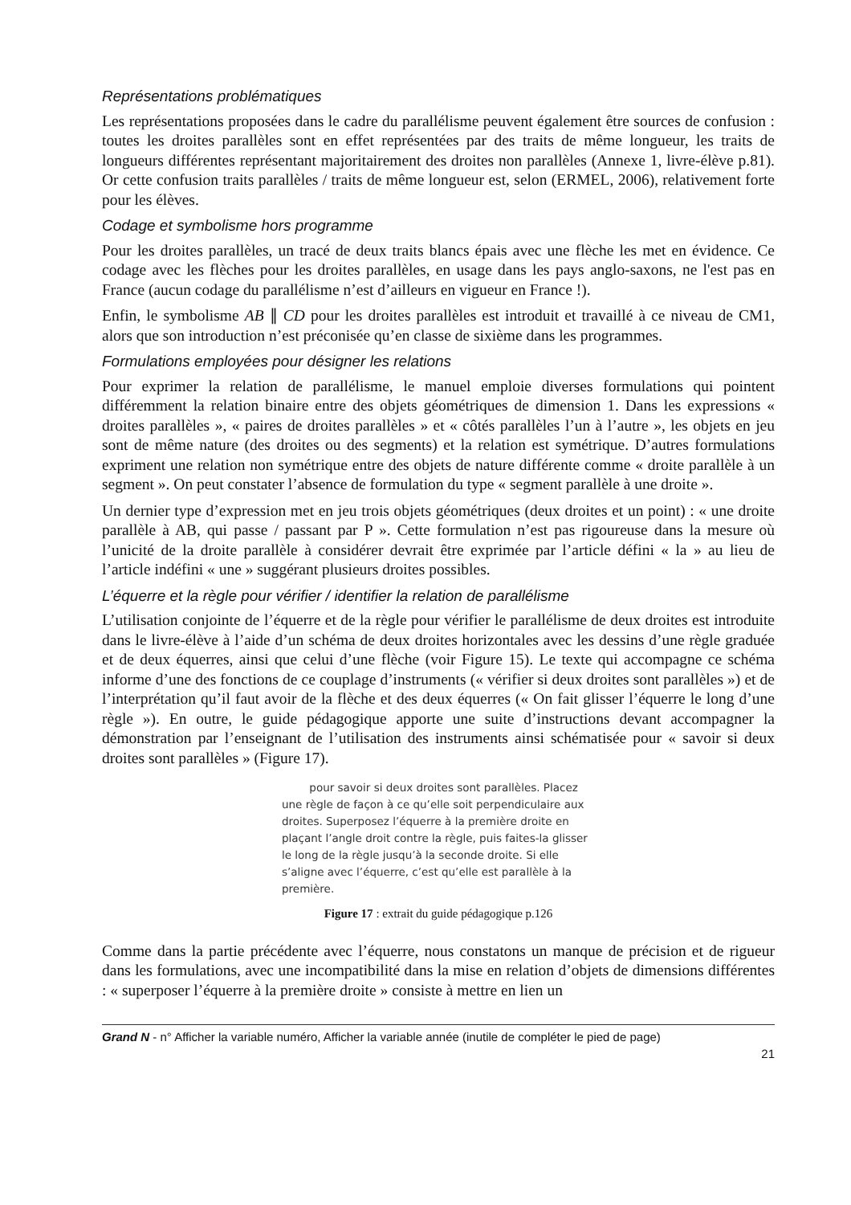Représentations problématiques
Les représentations proposées dans le cadre du parallélisme peuvent également être sources de confusion : toutes les droites parallèles sont en effet représentées par des traits de même longueur, les traits de longueurs différentes représentant majoritairement des droites non parallèles (Annexe 1, livre-élève p.81). Or cette confusion traits parallèles / traits de même longueur est, selon (ERMEL, 2006), relativement forte pour les élèves.
Codage et symbolisme hors programme
Pour les droites parallèles, un tracé de deux traits blancs épais avec une flèche les met en évidence. Ce codage avec les flèches pour les droites parallèles, en usage dans les pays anglo-saxons, ne l'est pas en France (aucun codage du parallélisme n’est d’ailleurs en vigueur en France !).
Enfin, le symbolisme AB ∥ CD pour les droites parallèles est introduit et travaillé à ce niveau de CM1, alors que son introduction n’est préconisée qu’en classe de sixième dans les programmes.
Formulations employées pour désigner les relations
Pour exprimer la relation de parallélisme, le manuel emploie diverses formulations qui pointent différemment la relation binaire entre des objets géométriques de dimension 1. Dans les expressions « droites parallèles », « paires de droites parallèles » et « côtés parallèles l’un à l’autre », les objets en jeu sont de même nature (des droites ou des segments) et la relation est symétrique. D’autres formulations expriment une relation non symétrique entre des objets de nature différente comme « droite parallèle à un segment ». On peut constater l’absence de formulation du type « segment parallèle à une droite ».
Un dernier type d’expression met en jeu trois objets géométriques (deux droites et un point) : « une droite parallèle à AB, qui passe / passant par P ». Cette formulation n’est pas rigoureuse dans la mesure où l’unicité de la droite parallèle à considérer devrait être exprimée par l’article défini « la » au lieu de l’article indéfini « une » suggérant plusieurs droites possibles.
L’équerre et la règle pour vérifier / identifier la relation de parallélisme
L’utilisation conjointe de l’équerre et de la règle pour vérifier le parallélisme de deux droites est introduite dans le livre-élève à l’aide d’un schéma de deux droites horizontales avec les dessins d’une règle graduée et de deux équerres, ainsi que celui d’une flèche (voir Figure 15). Le texte qui accompagne ce schéma informe d’une des fonctions de ce couplage d’instruments (« vérifier si deux droites sont parallèles ») et de l’interprétation qu’il faut avoir de la flèche et des deux équerres (« On fait glisser l’équerre le long d’une règle »). En outre, le guide pédagogique apporte une suite d’instructions devant accompagner la démonstration par l’enseignant de l’utilisation des instruments ainsi schématisée pour « savoir si deux droites sont parallèles » (Figure 17).
pour savoir si deux droites sont parallèles. Placez une règle de façon à ce qu’elle soit perpendiculaire aux droites. Superposez l’équerre à la première droite en plaçant l’angle droit contre la règle, puis faites-la glisser le long de la règle jusqu’à la seconde droite. Si elle s’aligne avec l’équerre, c’est qu’elle est parallèle à la première.
Figure 17 : extrait du guide pédagogique p.126
Comme dans la partie précédente avec l’équerre, nous constatons un manque de précision et de rigueur dans les formulations, avec une incompatibilité dans la mise en relation d’objets de dimensions différentes : « superposer l’équerre à la première droite » consiste à mettre en lien un
Grand N - n° Afficher la variable numéro, Afficher la variable année (inutile de compléter le pied de page)
21